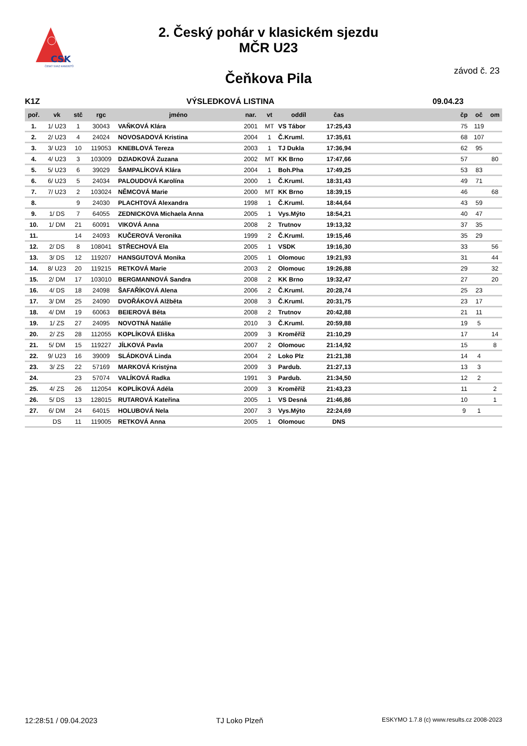CSK
ČESKÝ SVAZ KANOISTŮ
2. Český pohár v klasickém sjezdu
MČR U23
závod č. 23 Čeňkova Pila
K1Z VÝSLEDKOVÁ LISTINA 09.04.23
| poř. | vk | stč | rgc | jméno | nar. | vt | oddíl | čas | | čp | oč | om |
| --- | --- | --- | --- | --- | --- | --- | --- | --- | --- | --- | --- | --- |
| 1. | 1/ U23 | 1 | 30043 | VAŇKOVÁ Klára | 2001 | MT | VS Tábor | 17:25,43 | | 75 | 119 | |
| 2. | 2/ U23 | 4 | 24024 | NOVOSADOVÁ Kristina | 2004 | 1 | Č.Kruml. | 17:35,61 | | 68 | 107 | |
| 3. | 3/ U23 | 10 | 119053 | KNEBLOVÁ Tereza | 2003 | 1 | TJ Dukla | 17:36,94 | | 62 | 95 | |
| 4. | 4/ U23 | 3 | 103009 | DZIADKOVÁ Zuzana | 2002 | MT | KK Brno | 17:47,66 | | 57 | | 80 |
| 5. | 5/ U23 | 6 | 39029 | ŠAMPALÍKOVÁ Klára | 2004 | 1 | Boh.Pha | 17:49,25 | | 53 | 83 | |
| 6. | 6/ U23 | 5 | 24034 | PALOUDOVÁ Karolína | 2000 | 1 | Č.Kruml. | 18:31,43 | | 49 | 71 | |
| 7. | 7/ U23 | 2 | 103024 | NĚMCOVÁ Marie | 2000 | MT | KK Brno | 18:39,15 | | 46 | | 68 |
| 8. | | 9 | 24030 | PLACHTOVÁ Alexandra | 1998 | 1 | Č.Kruml. | 18:44,64 | | 43 | 59 | |
| 9. | 1/ DS | 7 | 64055 | ZEDNICKOVA Michaela Anna | 2005 | 1 | Vys.Mýto | 18:54,21 | | 40 | 47 | |
| 10. | 1/ DM | 21 | 60091 | VIKOVÁ Anna | 2008 | 2 | Trutnov | 19:13,32 | | 37 | 35 | |
| 11. | | 14 | 24093 | KUČEROVÁ Veronika | 1999 | 2 | Č.Kruml. | 19:15,46 | | 35 | 29 | |
| 12. | 2/ DS | 8 | 108041 | STŘECHOVÁ Ela | 2005 | 1 | VSDK | 19:16,30 | | 33 | | 56 |
| 13. | 3/ DS | 12 | 119207 | HANSGUTOVÁ Monika | 2005 | 1 | Olomouc | 19:21,93 | | 31 | | 44 |
| 14. | 8/ U23 | 20 | 119215 | RETKOVÁ Marie | 2003 | 2 | Olomouc | 19:26,88 | | 29 | | 32 |
| 15. | 2/ DM | 17 | 103010 | BERGMANNOVÁ Sandra | 2008 | 2 | KK Brno | 19:32,47 | | 27 | | 20 |
| 16. | 4/ DS | 18 | 24098 | ŠAFAŘÍKOVÁ Alena | 2006 | 2 | Č.Kruml. | 20:28,74 | | 25 | 23 | |
| 17. | 3/ DM | 25 | 24090 | DVOŘÁKOVÁ Alžběta | 2008 | 3 | Č.Kruml. | 20:31,75 | | 23 | 17 | |
| 18. | 4/ DM | 19 | 60063 | BEIEROVÁ Běta | 2008 | 2 | Trutnov | 20:42,88 | | 21 | 11 | |
| 19. | 1/ ZS | 27 | 24095 | NOVOTNÁ Natálie | 2010 | 3 | Č.Kruml. | 20:59,88 | | 19 | 5 | |
| 20. | 2/ ZS | 28 | 112055 | KOPLÍKOVÁ Eliška | 2009 | 3 | Kroměříž | 21:10,29 | | 17 | | 14 |
| 21. | 5/ DM | 15 | 119227 | JÍLKOVÁ Pavla | 2007 | 2 | Olomouc | 21:14,92 | | 15 | | 8 |
| 22. | 9/ U23 | 16 | 39009 | SLÁDKOVÁ Linda | 2004 | 2 | Loko Plz | 21:21,38 | | 14 | 4 | |
| 23. | 3/ ZS | 22 | 57169 | MARKOVÁ Kristýna | 2009 | 3 | Pardub. | 21:27,13 | | 13 | 3 | |
| 24. | | 23 | 57074 | VALÍKOVÁ Radka | 1991 | 3 | Pardub. | 21:34,50 | | 12 | 2 | |
| 25. | 4/ ZS | 26 | 112054 | KOPLÍKOVÁ Adéla | 2009 | 3 | Kroměříž | 21:43,23 | | 11 | | 2 |
| 26. | 5/ DS | 13 | 128015 | RUTAROVÁ Kateřina | 2005 | 1 | VS Desná | 21:46,86 | | 10 | | 1 |
| 27. | 6/ DM | 24 | 64015 | HOLUBOVÁ Nela | 2007 | 3 | Vys.Mýto | 22:24,69 | | 9 | 1 | |
| | DS | 11 | 119005 | RETKOVÁ Anna | 2005 | 1 | Olomouc | DNS | | | | |
12:28:51 / 09.04.2023 TJ Loko Plzeň ESKYMO 1.7.8 (c) www.results.cz 2008-2023